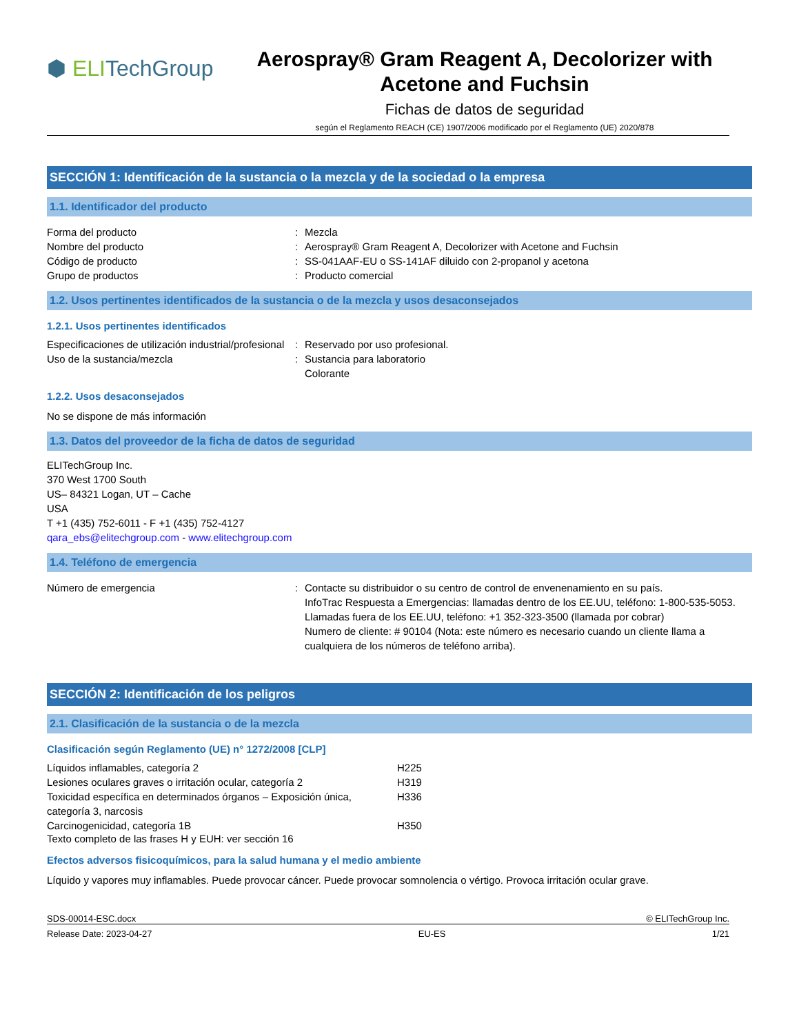⬢ ELITechGroup
Aerospray® Gram Reagent A, Decolorizer with Acetone and Fuchsin
Fichas de datos de seguridad
según el Reglamento REACH (CE) 1907/2006 modificado por el Reglamento (UE) 2020/878
SECCIÓN 1: Identificación de la sustancia o la mezcla y de la sociedad o la empresa
1.1. Identificador del producto
Forma del producto : Mezcla
Nombre del producto : Aerospray® Gram Reagent A, Decolorizer with Acetone and Fuchsin
Código de producto : SS-041AAF-EU o SS-141AF diluido con 2-propanol y acetona
Grupo de productos : Producto comercial
1.2. Usos pertinentes identificados de la sustancia o de la mezcla y usos desaconsejados
1.2.1. Usos pertinentes identificados
Especificaciones de utilización industrial/profesional
: Reservado por uso profesional.
Uso de la sustancia/mezcla : Sustancia para laboratorio
Colorante
1.2.2. Usos desaconsejados
No se dispone de más información
1.3. Datos del proveedor de la ficha de datos de seguridad
ELITechGroup Inc.
370 West 1700 South
US– 84321 Logan, UT – Cache
USA
T +1 (435) 752-6011 - F +1 (435) 752-4127
qara_ebs@elitechgroup.com - www.elitechgroup.com
1.4. Teléfono de emergencia
Número de emergencia : Contacte su distribuidor o su centro de control de envenenamiento en su país.
InfoTrac Respuesta a Emergencias: llamadas dentro de los EE.UU, teléfono: 1-800-535-5053. Llamadas fuera de los EE.UU, teléfono: +1 352-323-3500 (llamada por cobrar)
Numero de cliente: # 90104 (Nota: este número es necesario cuando un cliente llama a cualquiera de los números de teléfono arriba).
SECCIÓN 2: Identificación de los peligros
2.1. Clasificación de la sustancia o de la mezcla
Clasificación según Reglamento (UE) n° 1272/2008 [CLP]
Líquidos inflamables, categoría 2 H225
Lesiones oculares graves o irritación ocular, categoría 2
H319
Toxicidad específica en determinados órganos – Exposición única, categoría 3, narcosis
H336
Carcinogenicidad, categoría 1B H350
Texto completo de las frases H y EUH: ver sección 16
Efectos adversos fisicoquímicos, para la salud humana y el medio ambiente
Líquido y vapores muy inflamables. Puede provocar cáncer. Puede provocar somnolencia o vértigo. Provoca irritación ocular grave.
SDS-00014-ESC.docx © ELITechGroup Inc.
Release Date: 2023-04-27 EU-ES 1/21